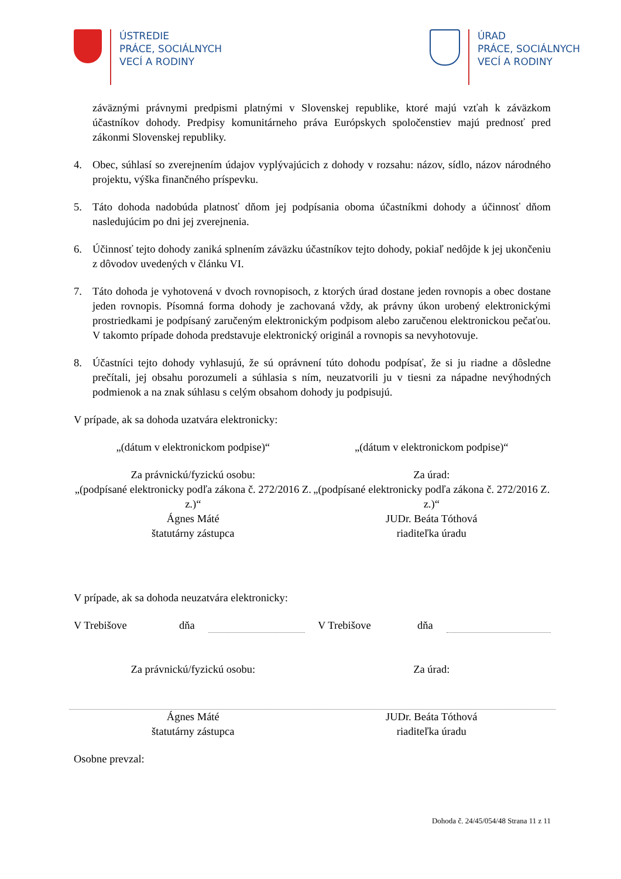ÚSTREDIE
PRÁCE, SOCIÁLNYCH
VECÍ A RODINY
ÚRAD
PRÁCE, SOCIÁLNYCH
VECÍ A RODINY
záväznými právnymi predpismi platnými v Slovenskej republike, ktoré majú vzťah k záväzkom účastníkov dohody. Predpisy komunitárneho práva Európskych spoločenstiev majú prednosť pred zákonmi Slovenskej republiky.
4. Obec, súhlasí so zverejnením údajov vyplývajúcich z dohody v rozsahu: názov, sídlo, názov národného projektu, výška finančného príspevku.
5. Táto dohoda nadobúda platnosť dňom jej podpísania oboma účastníkmi dohody a účinnosť dňom nasledujúcim po dni jej zverejnenia.
6. Účinnosť tejto dohody zaniká splnením záväzku účastníkov tejto dohody, pokiaľ nedôjde k jej ukončeniu z dôvodov uvedených v článku VI.
7. Táto dohoda je vyhotovená v dvoch rovnopisoch, z ktorých úrad dostane jeden rovnopis a obec dostane jeden rovnopis. Písomná forma dohody je zachovaná vždy, ak právny úkon urobený elektronickými prostriedkami je podpísaný zaručeným elektronickým podpisom alebo zaručenou elektronickou pečaťou. V takomto prípade dohoda predstavuje elektronický originál a rovnopis sa nevyhotovuje.
8. Účastníci tejto dohody vyhlasujú, že sú oprávnení túto dohodu podpísať, že si ju riadne a dôsledne prečítali, jej obsahu porozumeli a súhlasia s ním, neuzatvorili ju v tiesni za nápadne nevýhodných podmienok a na znak súhlasu s celým obsahom dohody ju podpisujú.
V prípade, ak sa dohoda uzatvára elektronicky:
„(dátum v elektronickom podpise)“
„(dátum v elektronickom podpise)“
Za právnickú/fyzickú osobu:
„(podpísané elektronicky podľa zákona č. 272/2016 Z. z.)“
Ágnes Máté
štatutárny zástupca
Za úrad:
„(podpísané elektronicky podľa zákona č. 272/2016 Z. z.)“
JUDr. Beáta Tóthová
riaditeľka úradu
V prípade, ak sa dohoda neuzatvára elektronicky:
V Trebišove dňa V Trebišove dňa
Za právnickú/fyzickú osobu: Za úrad:
Ágnes Máté
štatutárny zástupca
JUDr. Beáta Tóthová
riaditeľka úradu
Osobne prevzal:
Dohoda č. 24/45/054/48 Strana 11 z 11